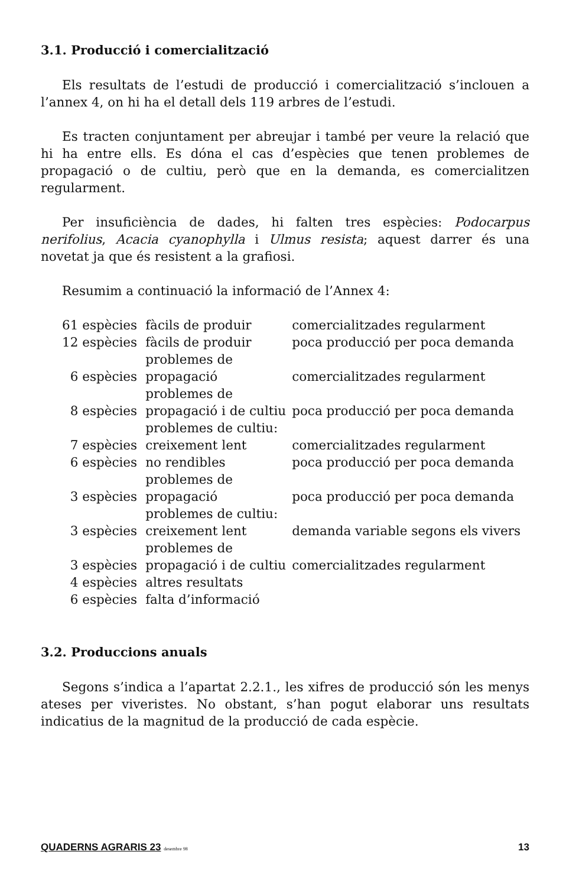3.1. Producció i comercialització
Els resultats de l’estudi de producció i comercialització s’inclouen a l’annex 4, on hi ha el detall dels 119 arbres de l’estudi.
Es tracten conjuntament per abreujar i també per veure la relació que hi ha entre ells. Es dóna el cas d’espècies que tenen problemes de propagació o de cultiu, però que en la demanda, es comercialitzen regularment.
Per insuficiència de dades, hi falten tres espècies: Podocarpus nerifolius, Acacia cyanophylla i Ulmus resista; aquest darrer és una novetat ja que és resistent a la grafiosi.
Resumim a continuació la informació de l’Annex 4:
| 61 espècies | fàcils de produir | comercialitzades regularment |
| 12 espècies | fàcils de produir | poca producció per poca demanda |
| 6 espècies | problemes de propagació | comercialitzades regularment |
| 8 espècies | problemes de propagació i de cultiu | poca producció per poca demanda |
| 7 espècies | problemes de cultiu: creixement lent | comercialitzades regularment |
| 6 espècies | no rendibles | poca producció per poca demanda |
| 3 espècies | problemes de propagació | poca producció per poca demanda |
| 3 espècies | problemes de cultiu: creixement lent | demanda variable segons els vivers |
| 3 espècies | problemes de propagació i de cultiu | comercialitzades regularment |
| 4 espècies | altres resultats | |
| 6 espècies | falta d’informació | |
3.2. Produccions anuals
Segons s’indica a l’apartat 2.2.1., les xifres de producció són les menys ateses per viveristes. No obstant, s’han pogut elaborar uns resultats indicatius de la magnitud de la producció de cada espècie.
QUADERNS AGRARIS 23 desembre 98 13